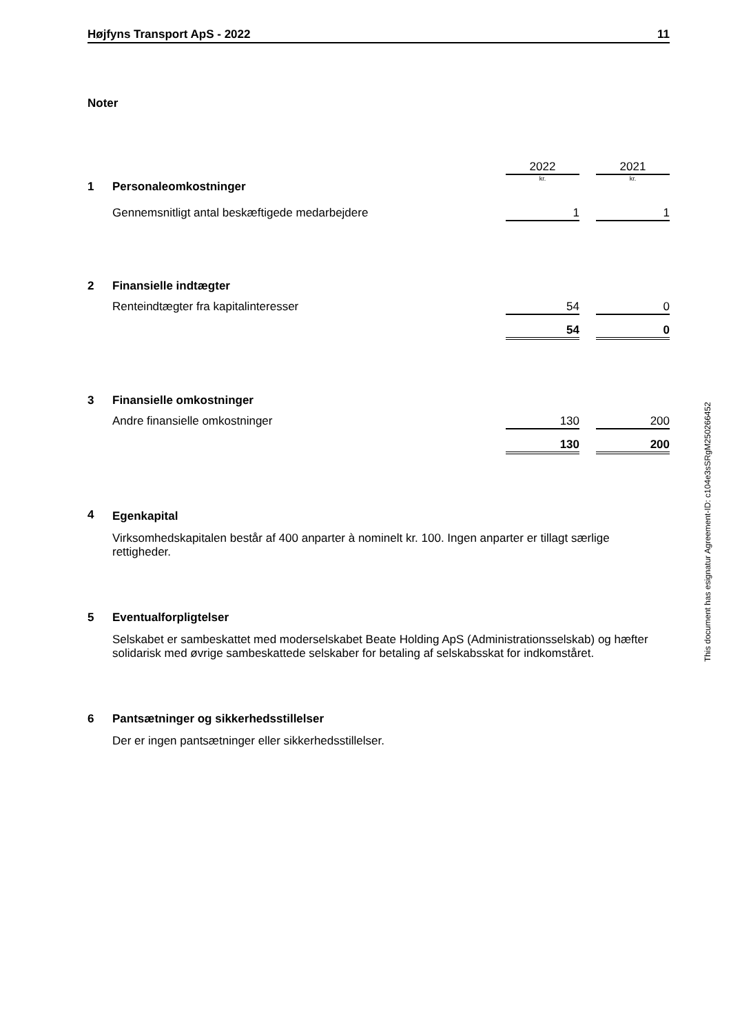Højfyns Transport ApS - 2022 11
Noter
This document has esignatur Agreement-ID: c104e3sSRgM250266452
| | | 2022 | | 2021 |
| 1 | Personaleomkostninger | kr. | | kr. |
| | Gennemsnitligt antal beskæftigede medarbejdere | 1 | | 1 |
| 2 | Finansielle indtægter | | | |
| | Renteindtægter fra kapitalinteresser | 54 | | 0 |
| | | 54 | | 0 |
| 3 | Finansielle omkostninger | | | |
| | Andre finansielle omkostninger | 130 | | 200 |
| | | 130 | | 200 |
| 4 | Egenkapital | | | |
| | Virksomhedskapitalen består af 400 anparter à nominelt kr. 100. Ingen anparter er tillagt særlige rettigheder. | | | |
| 5 | Eventualforpligtelser | | | |
| | Selskabet er sambeskattet med moderselskabet Beate Holding ApS (Administrationsselskab) og hæfter solidarisk med øvrige sambeskattede selskaber for betaling af selskabsskat for indkomståret. | | | |
| 6 | Pantsætninger og sikkerhedsstillelser | | | |
| | Der er ingen pantsætninger eller sikkerhedsstillelser. | | | |